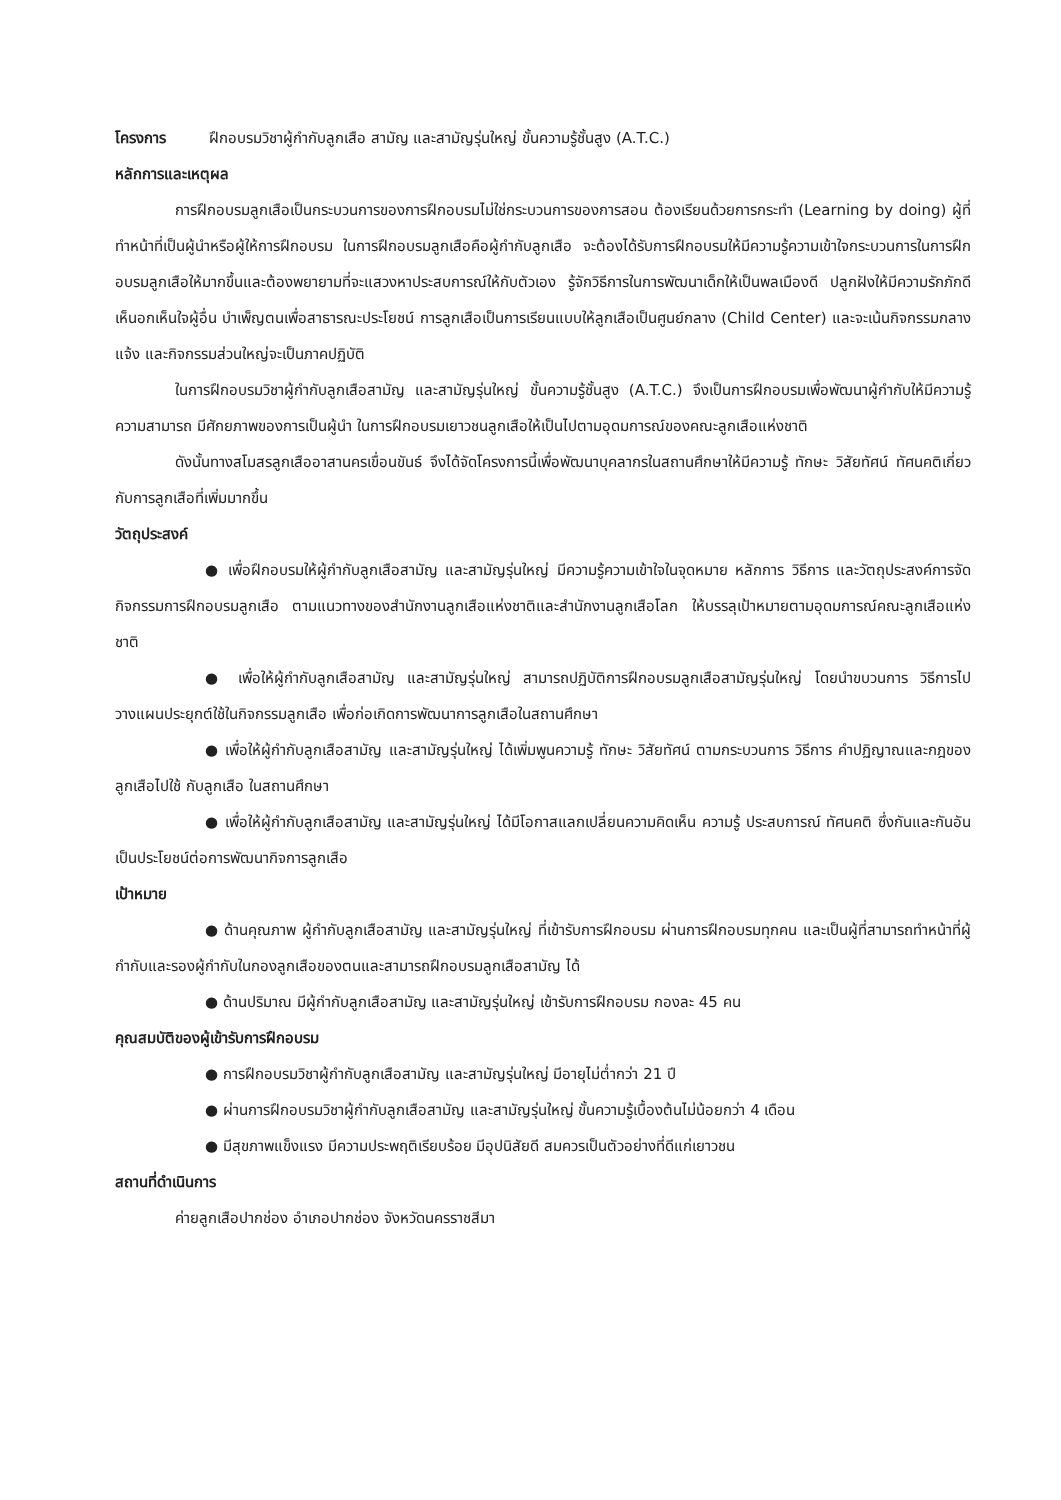โครงการ ฝึกอบรมวิชาผู้กำกับลูกเสือ สามัญ และสามัญรุ่นใหญ่ ขั้นความรู้ชั้นสูง (A.T.C.)
หลักการและเหตุผล
การฝึกอบรมลูกเสือเป็นกระบวนการของการฝึกอบรมไม่ใช่กระบวนการของการสอน ต้องเรียนด้วยการกระทำ (Learning by doing) ผู้ที่ทำหน้าที่เป็นผู้นำหรือผู้ให้การฝึกอบรม ในการฝึกอบรมลูกเสือคือผู้กำกับลูกเสือ จะต้องได้รับการฝึกอบรมให้มีความรู้ความเข้าใจกระบวนการในการฝึกอบรมลูกเสือให้มากขึ้นและต้องพยายามที่จะแสวงหาประสบการณ์ให้กับตัวเอง รู้จักวิธีการในการพัฒนาเด็กให้เป็นพลเมืองดี ปลูกฝังให้มีความรักภักดี เห็นอกเห็นใจผู้อื่น บำเพ็ญตนเพื่อสาธารณะประโยชน์ การลูกเสือเป็นการเรียนแบบให้ลูกเสือเป็นศูนย์กลาง (Child Center) และจะเน้นกิจกรรมกลางแจ้ง และกิจกรรมส่วนใหญ่จะเป็นภาคปฏิบัติ
ในการฝึกอบรมวิชาผู้กำกับลูกเสือสามัญ และสามัญรุ่นใหญ่ ขั้นความรู้ชั้นสูง (A.T.C.) จึงเป็นการฝึกอบรมเพื่อพัฒนาผู้กำกับให้มีความรู้ความสามารถ มีศักยภาพของการเป็นผู้นำ ในการฝึกอบรมเยาวชนลูกเสือให้เป็นไปตามอุดมการณ์ของคณะลูกเสือแห่งชาติ
ดังนั้นทางสโมสรลูกเสืออาสานครเขื่อนขันธ์ จึงได้จัดโครงการนี้เพื่อพัฒนาบุคลากรในสถานศึกษาให้มีความรู้ ทักษะ วิสัยทัศน์ ทัศนคติเกี่ยวกับการลูกเสือที่เพิ่มมากขึ้น
วัตถุประสงค์
● เพื่อฝึกอบรมให้ผู้กำกับลูกเสือสามัญ และสามัญรุ่นใหญ่ มีความรู้ความเข้าใจในจุดหมาย หลักการ วิธีการ และวัตถุประสงค์การจัดกิจกรรมการฝึกอบรมลูกเสือ ตามแนวทางของสำนักงานลูกเสือแห่งชาติและสำนักงานลูกเสือโลก ให้บรรลุเป้าหมายตามอุดมการณ์คณะลูกเสือแห่งชาติ
● เพื่อให้ผู้กำกับลูกเสือสามัญ และสามัญรุ่นใหญ่ สามารถปฏิบัติการฝึกอบรมลูกเสือสามัญรุ่นใหญ่ โดยนำขบวนการ วิธีการไปวางแผนประยุกต์ใช้ในกิจกรรมลูกเสือ เพื่อก่อเกิดการพัฒนาการลูกเสือในสถานศึกษา
● เพื่อให้ผู้กำกับลูกเสือสามัญ และสามัญรุ่นใหญ่ ได้เพิ่มพูนความรู้ ทักษะ วิสัยทัศน์ ตามกระบวนการ วิธีการ คำปฏิญาณและกฎของลูกเสือไปใช้ กับลูกเสือ ในสถานศึกษา
● เพื่อให้ผู้กำกับลูกเสือสามัญ และสามัญรุ่นใหญ่ ได้มีโอกาสแลกเปลี่ยนความคิดเห็น ความรู้ ประสบการณ์ ทัศนคติ ซึ่งกันและกันอันเป็นประโยชน์ต่อการพัฒนากิจการลูกเสือ
เป้าหมาย
● ด้านคุณภาพ ผู้กำกับลูกเสือสามัญ และสามัญรุ่นใหญ่ ที่เข้ารับการฝึกอบรม ผ่านการฝึกอบรมทุกคน และเป็นผู้ที่สามารถทำหน้าที่ผู้กำกับและรองผู้กำกับในกองลูกเสือของตนและสามารถฝึกอบรมลูกเสือสามัญ ได้
● ด้านปริมาณ มีผู้กำกับลูกเสือสามัญ และสามัญรุ่นใหญ่ เข้ารับการฝึกอบรม กองละ 45 คน
คุณสมบัติของผู้เข้ารับการฝึกอบรม
● การฝึกอบรมวิชาผู้กำกับลูกเสือสามัญ และสามัญรุ่นใหญ่ มีอายุไม่ต่ำกว่า 21 ปี
● ผ่านการฝึกอบรมวิชาผู้กำกับลูกเสือสามัญ และสามัญรุ่นใหญ่ ขั้นความรู้เบื้องต้นไม่น้อยกว่า 4 เดือน
● มีสุขภาพแข็งแรง มีความประพฤติเรียบร้อย มีอุปนิสัยดี สมควรเป็นตัวอย่างที่ดีแก่เยาวชน
สถานที่ดำเนินการ
ค่ายลูกเสือปากช่อง อำเภอปากช่อง จังหวัดนครราชสีมา